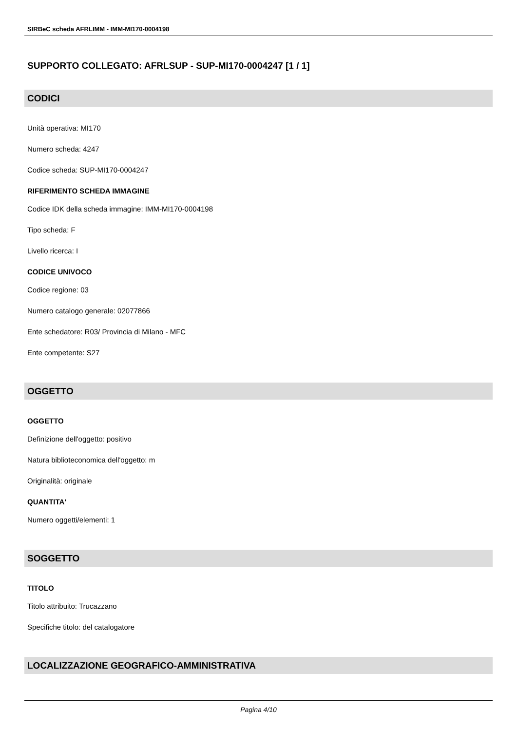SIRBeC scheda AFRLIMM - IMM-MI170-0004198
SUPPORTO COLLEGATO: AFRLSUP - SUP-MI170-0004247 [1 / 1]
CODICI
Unità operativa: MI170
Numero scheda: 4247
Codice scheda: SUP-MI170-0004247
RIFERIMENTO SCHEDA IMMAGINE
Codice IDK della scheda immagine: IMM-MI170-0004198
Tipo scheda: F
Livello ricerca: I
CODICE UNIVOCO
Codice regione: 03
Numero catalogo generale: 02077866
Ente schedatore: R03/ Provincia di Milano - MFC
Ente competente: S27
OGGETTO
OGGETTO
Definizione dell'oggetto: positivo
Natura biblioteconomica dell'oggetto: m
Originalità: originale
QUANTITA'
Numero oggetti/elementi: 1
SOGGETTO
TITOLO
Titolo attribuito: Trucazzano
Specifiche titolo: del catalogatore
LOCALIZZAZIONE GEOGRAFICO-AMMINISTRATIVA
Pagina 4/10